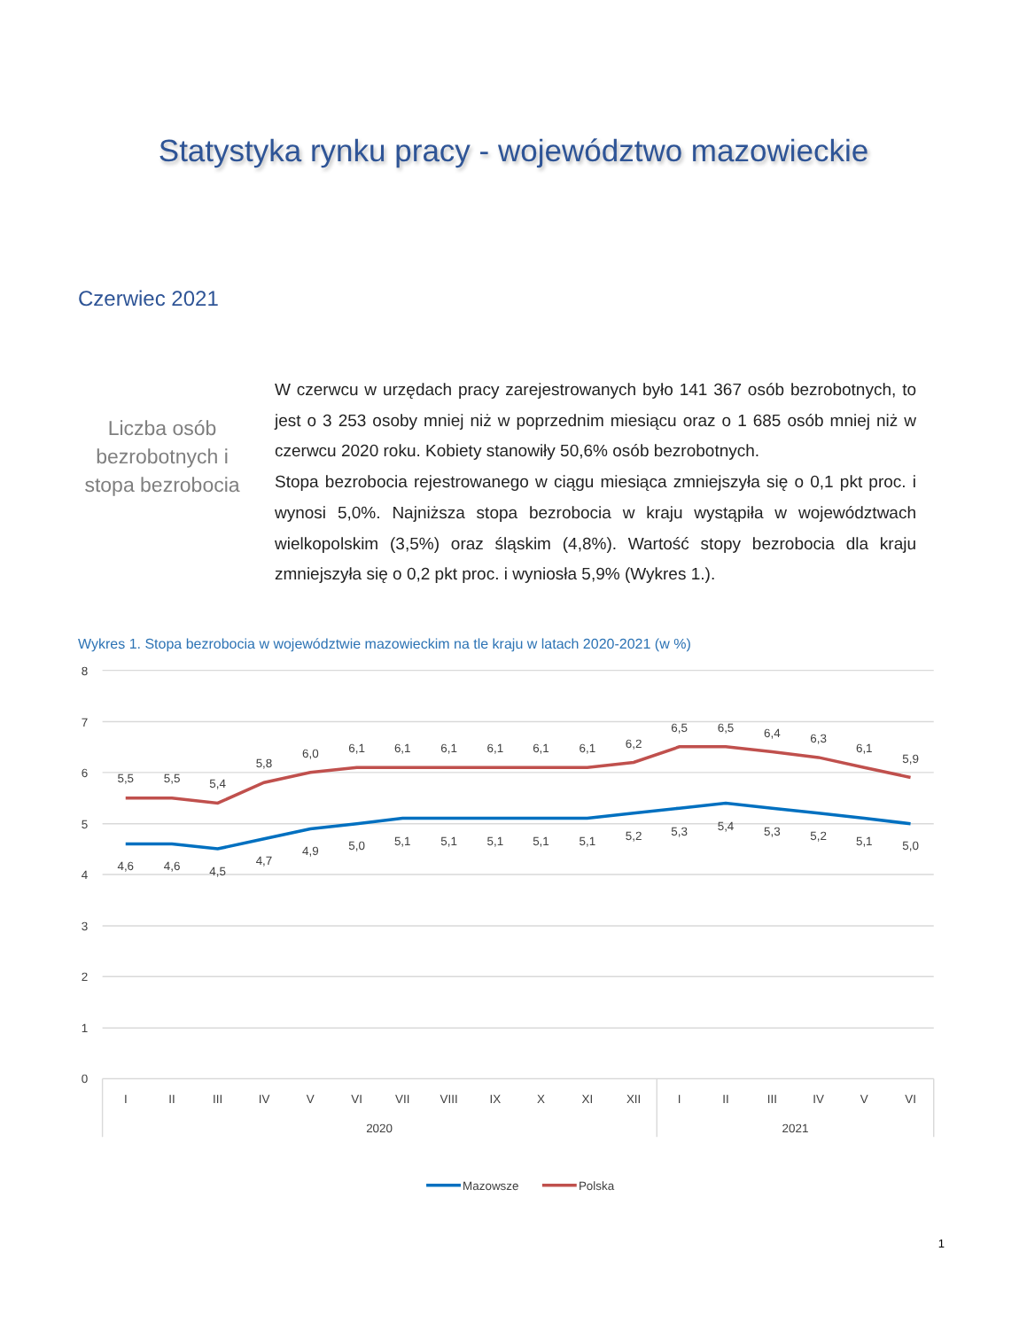Statystyka rynku pracy - województwo mazowieckie
Czerwiec 2021
Liczba osób bezrobotnych i stopa bezrobocia
W czerwcu w urzędach pracy zarejestrowanych było 141 367 osób bezrobotnych, to jest o 3 253 osoby mniej niż w poprzednim miesiącu oraz o 1 685 osób mniej niż w czerwcu 2020 roku. Kobiety stanowiły 50,6% osób bezrobotnych.
Stopa bezrobocia rejestrowanego w ciągu miesiąca zmniejszyła się o 0,1 pkt proc. i wynosi 5,0%. Najniższa stopa bezrobocia w kraju wystąpiła w województwach wielkopolskim (3,5%) oraz śląskim (4,8%). Wartość stopy bezrobocia dla kraju zmniejszyła się o 0,2 pkt proc. i wyniosła 5,9% (Wykres 1.).
Wykres 1. Stopa bezrobocia w województwie mazowieckim na tle kraju w latach 2020-2021 (w %)
8
7
6
5
4
3
2
1
0
5,5
5,5
5,4
5,8
6,0
6,1
6,1
6,1
6,1
6,1
6,1
6,2
6,5
6,5
6,4
6,3
6,1
5,9
4,6
4,6
4,5
4,7
4,9
5,0
5,1
5,1
5,1
5,1
5,1
5,2
5,3
5,4
5,3
5,2
5,1
5,0
I
II
III
IV
V
VI
VII
VIII
IX
X
XI
XII
I
II
III
IV
V
VI
2020
2021
Mazowsze
Polska
1